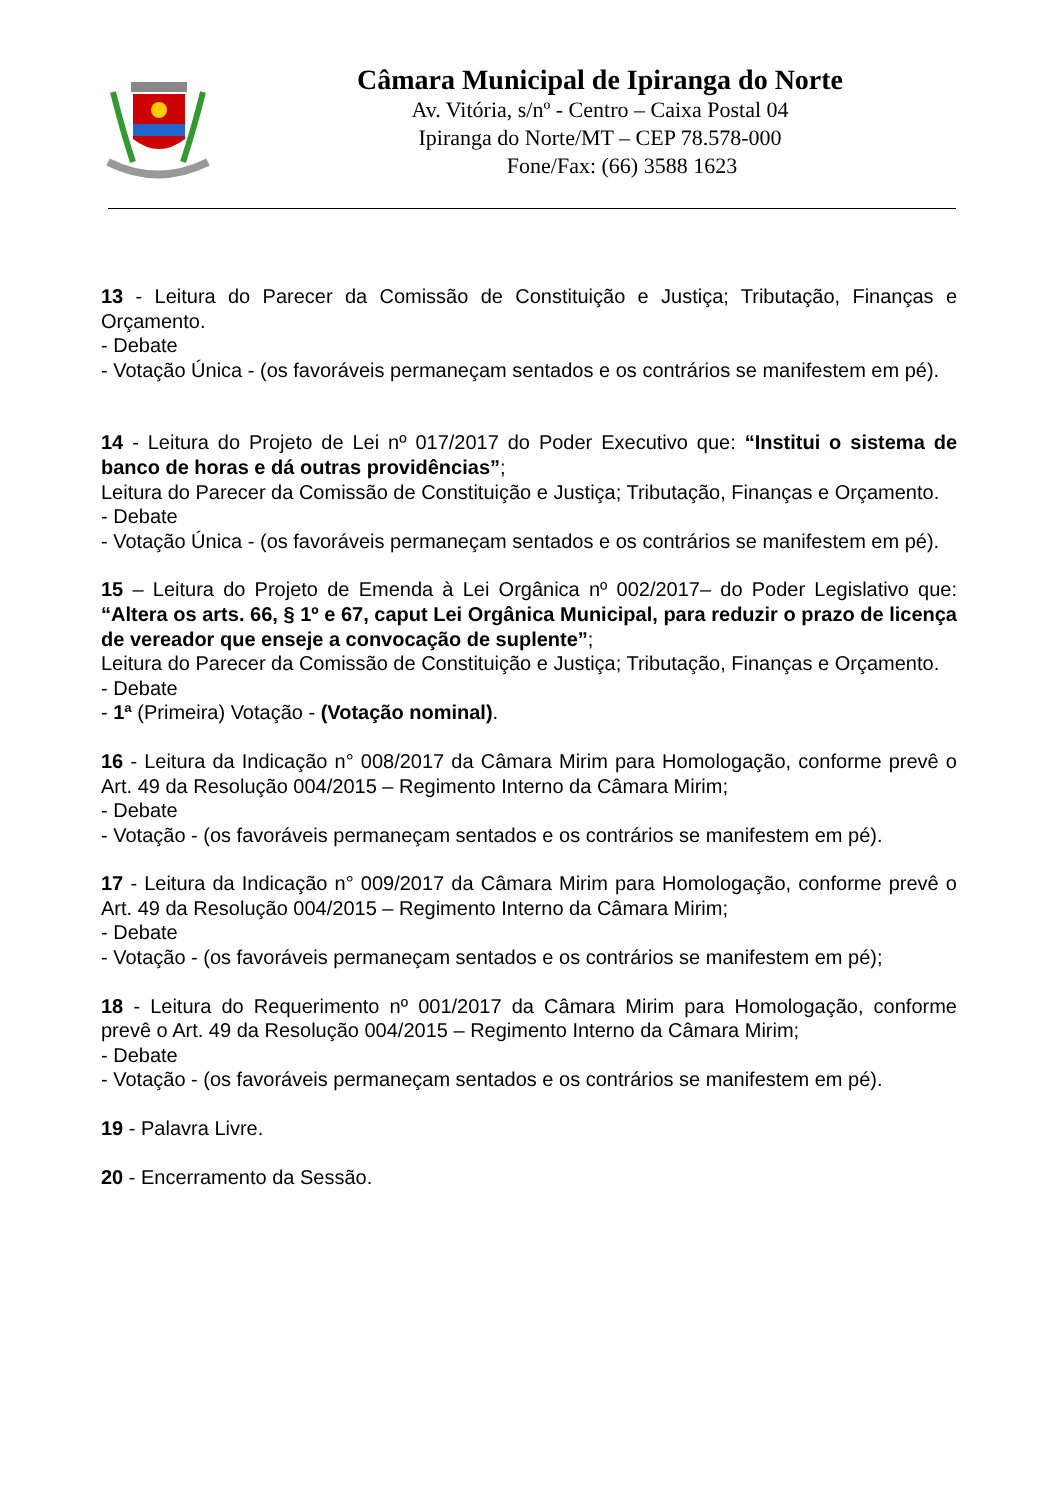Câmara Municipal de Ipiranga do Norte
Av. Vitória, s/nº - Centro – Caixa Postal 04
Ipiranga do Norte/MT – CEP 78.578-000
Fone/Fax: (66) 3588 1623
13 - Leitura do Parecer da Comissão de Constituição e Justiça; Tributação, Finanças e Orçamento.
- Debate
- Votação Única - (os favoráveis permaneçam sentados e os contrários se manifestem em pé).
14 - Leitura do Projeto de Lei nº 017/2017 do Poder Executivo que: “Institui o sistema de banco de horas e dá outras providências”;
Leitura do Parecer da Comissão de Constituição e Justiça; Tributação, Finanças e Orçamento.
- Debate
- Votação Única - (os favoráveis permaneçam sentados e os contrários se manifestem em pé).
15 – Leitura do Projeto de Emenda à Lei Orgânica nº 002/2017– do Poder Legislativo que: “Altera os arts. 66, § 1º e 67, caput Lei Orgânica Municipal, para reduzir o prazo de licença de vereador que enseje a convocação de suplente”;
Leitura do Parecer da Comissão de Constituição e Justiça; Tributação, Finanças e Orçamento.
- Debate
- 1ª (Primeira) Votação - (Votação nominal).
16 - Leitura da Indicação n° 008/2017 da Câmara Mirim para Homologação, conforme prevê o Art. 49 da Resolução 004/2015 – Regimento Interno da Câmara Mirim;
- Debate
- Votação - (os favoráveis permaneçam sentados e os contrários se manifestem em pé).
17 - Leitura da Indicação n° 009/2017 da Câmara Mirim para Homologação, conforme prevê o Art. 49 da Resolução 004/2015 – Regimento Interno da Câmara Mirim;
- Debate
- Votação - (os favoráveis permaneçam sentados e os contrários se manifestem em pé);
18 - Leitura do Requerimento nº 001/2017 da Câmara Mirim para Homologação, conforme prevê o Art. 49 da Resolução 004/2015 – Regimento Interno da Câmara Mirim;
- Debate
- Votação - (os favoráveis permaneçam sentados e os contrários se manifestem em pé).
19 - Palavra Livre.
20 - Encerramento da Sessão.